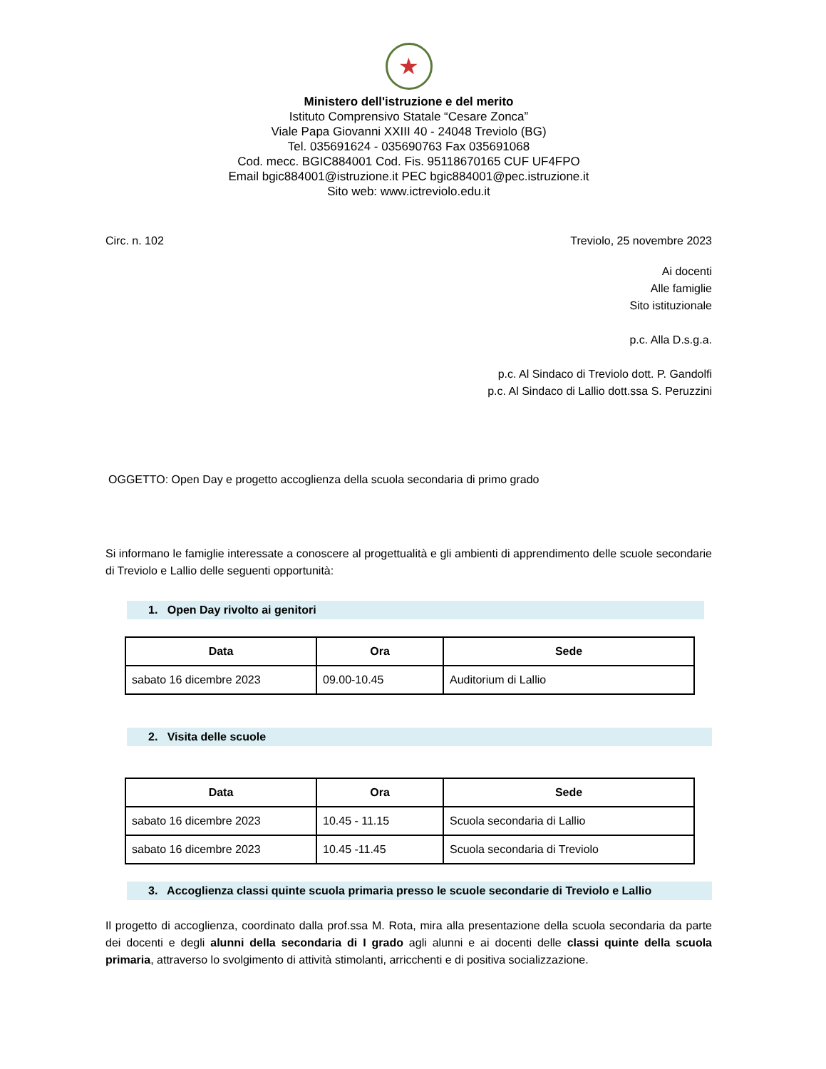★
Ministero dell'istruzione e del merito
Istituto Comprensivo Statale “Cesare Zonca”
Viale Papa Giovanni XXIII 40 - 24048 Treviolo (BG)
Tel. 035691624 - 035690763 Fax 035691068
Cod. mecc. BGIC884001 Cod. Fis. 95118670165 CUF UF4FPO
Email bgic884001@istruzione.it PEC bgic884001@pec.istruzione.it
Sito web: www.ictreviolo.edu.it
Circ. n. 102 Treviolo, 25 novembre 2023
Ai docenti
Alle famiglie
Sito istituzionale
p.c. Alla D.s.g.a.
p.c. Al Sindaco di Treviolo dott. P. Gandolfi
p.c. Al Sindaco di Lallio dott.ssa S. Peruzzini
OGGETTO: Open Day e progetto accoglienza della scuola secondaria di primo grado
Si informano le famiglie interessate a conoscere al progettualità e gli ambienti di apprendimento delle scuole secondarie di Treviolo e Lallio delle seguenti opportunità:
1. Open Day rivolto ai genitori
| Data | Ora | Sede |
| --- | --- | --- |
| sabato 16 dicembre 2023 | 09.00-10.45 | Auditorium di Lallio |
2. Visita delle scuole
| Data | Ora | Sede |
| --- | --- | --- |
| sabato 16 dicembre 2023 | 10.45 - 11.15 | Scuola secondaria di Lallio |
| sabato 16 dicembre 2023 | 10.45 -11.45 | Scuola secondaria di Treviolo |
3. Accoglienza classi quinte scuola primaria presso le scuole secondarie di Treviolo e Lallio
Il progetto di accoglienza, coordinato dalla prof.ssa M. Rota, mira alla presentazione della scuola secondaria da parte dei docenti e degli alunni della secondaria di I grado agli alunni e ai docenti delle classi quinte della scuola primaria, attraverso lo svolgimento di attività stimolanti, arricchenti e di positiva socializzazione.